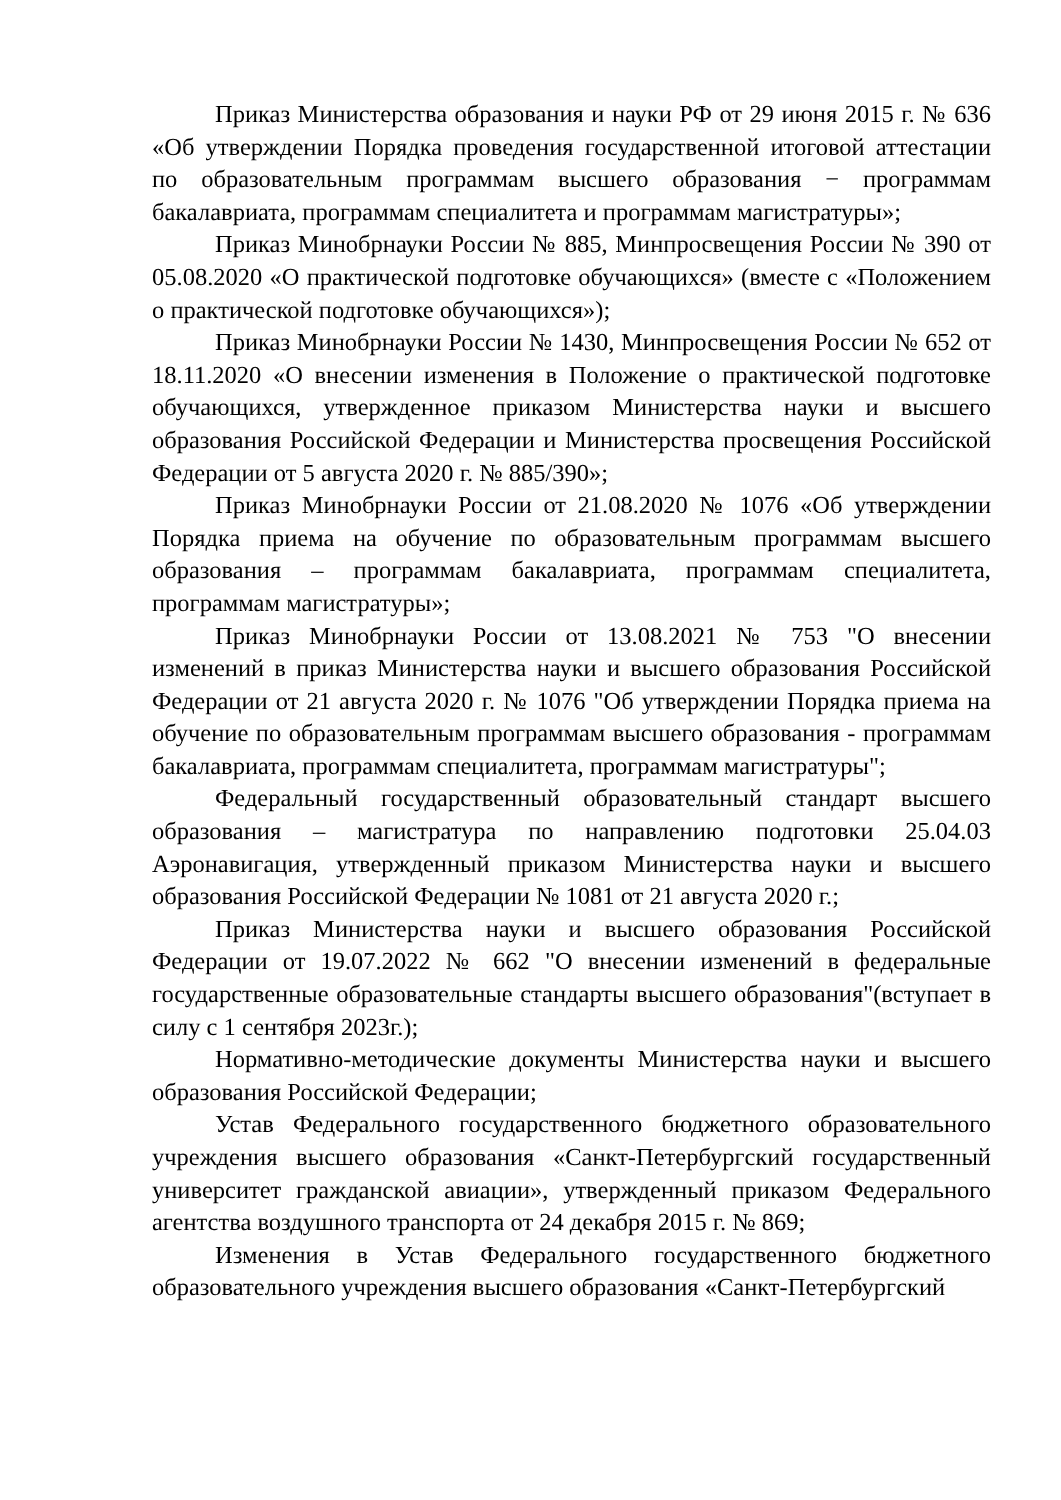Приказ Министерства образования и науки РФ от 29 июня 2015 г. № 636 «Об утверждении Порядка проведения государственной итоговой аттестации по образовательным программам высшего образования − программам бакалавриата, программам специалитета и программам магистратуры»;
Приказ Минобрнауки России № 885, Минпросвещения России № 390 от 05.08.2020 «О практической подготовке обучающихся» (вместе с «Положением о практической подготовке обучающихся»);
Приказ Минобрнауки России № 1430, Минпросвещения России № 652 от 18.11.2020 «О внесении изменения в Положение о практической подготовке обучающихся, утвержденное приказом Министерства науки и высшего образования Российской Федерации и Министерства просвещения Российской Федерации от 5 августа 2020 г. № 885/390»;
Приказ Минобрнауки России от 21.08.2020 № 1076 «Об утверждении Порядка приема на обучение по образовательным программам высшего образования – программам бакалавриата, программам специалитета, программам магистратуры»;
Приказ Минобрнауки России от 13.08.2021 № 753 "О внесении изменений в приказ Министерства науки и высшего образования Российской Федерации от 21 августа 2020 г. № 1076 "Об утверждении Порядка приема на обучение по образовательным программам высшего образования - программам бакалавриата, программам специалитета, программам магистратуры";
Федеральный государственный образовательный стандарт высшего образования – магистратура по направлению подготовки 25.04.03 Аэронавигация, утвержденный приказом Министерства науки и высшего образования Российской Федерации № 1081 от 21 августа 2020 г.;
Приказ Министерства науки и высшего образования Российской Федерации от 19.07.2022 № 662 "О внесении изменений в федеральные государственные образовательные стандарты высшего образования"(вступает в силу с 1 сентября 2023г.);
Нормативно-методические документы Министерства науки и высшего образования Российской Федерации;
Устав Федерального государственного бюджетного образовательного учреждения высшего образования «Санкт-Петербургский государственный университет гражданской авиации», утвержденный приказом Федерального агентства воздушного транспорта от 24 декабря 2015 г. № 869;
Изменения в Устав Федерального государственного бюджетного образовательного учреждения высшего образования «Санкт-Петербургский